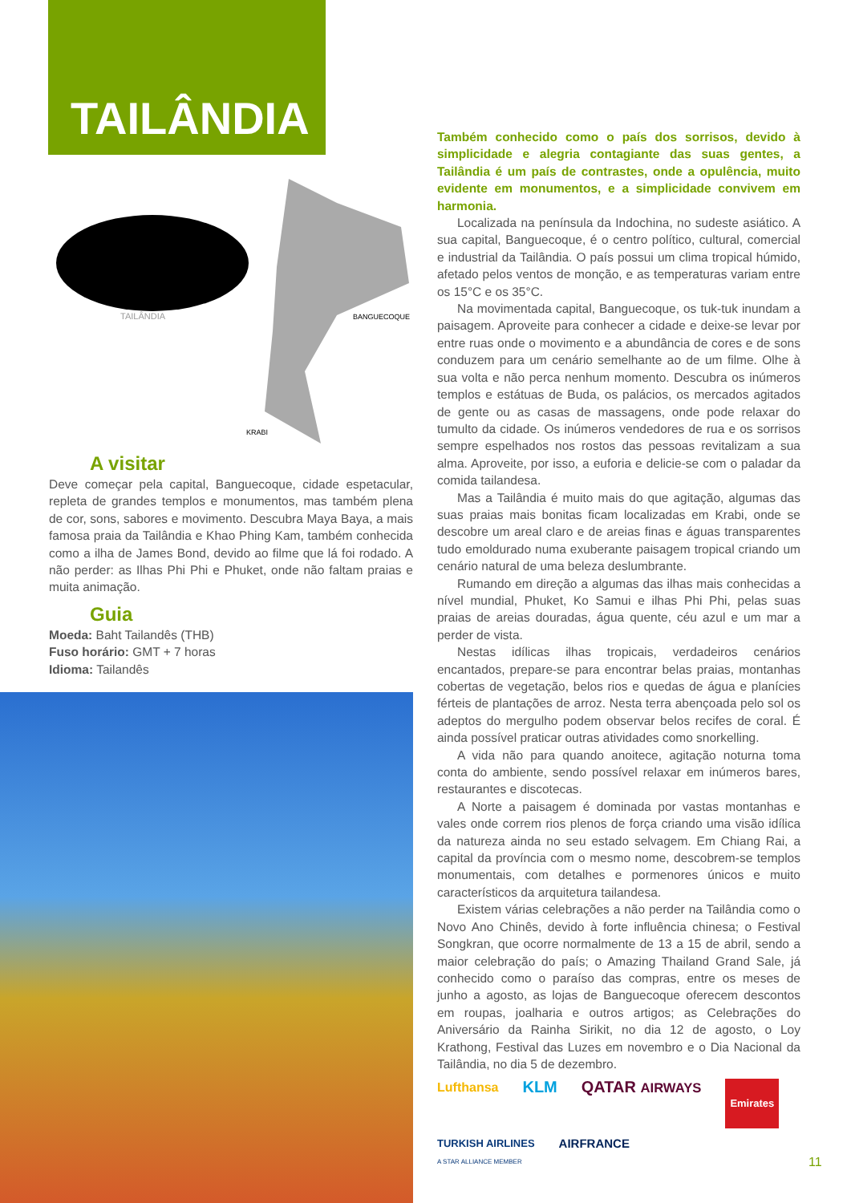TAILÂNDIA
TAILÂNDIA BANGUECOQUE
KRABI
A visitar
Deve começar pela capital, Banguecoque, cidade espetacular, repleta de grandes templos e monumentos, mas também plena de cor, sons, sabores e movimento. Descubra Maya Baya, a mais famosa praia da Tailândia e Khao Phing Kam, também conhecida como a ilha de James Bond, devido ao filme que lá foi rodado. A não perder: as Ilhas Phi Phi e Phuket, onde não faltam praias e muita animação.
Guia
Moeda: Baht Tailandês (THB)
Fuso horário: GMT + 7 horas
Idioma: Tailandês
Também conhecido como o país dos sorrisos, devido à simplicidade e alegria contagiante das suas gentes, a Tailândia é um país de contrastes, onde a opulência, muito evidente em monumentos, e a simplicidade convivem em harmonia.
Localizada na península da Indochina, no sudeste asiático. A sua capital, Banguecoque, é o centro político, cultural, comercial e industrial da Tailândia. O país possui um clima tropical húmido, afetado pelos ventos de monção, e as temperaturas variam entre os 15°C e os 35°C.
Na movimentada capital, Banguecoque, os tuk-tuk inundam a paisagem. Aproveite para conhecer a cidade e deixe-se levar por entre ruas onde o movimento e a abundância de cores e de sons conduzem para um cenário semelhante ao de um filme. Olhe à sua volta e não perca nenhum momento. Descubra os inúmeros templos e estátuas de Buda, os palácios, os mercados agitados de gente ou as casas de massagens, onde pode relaxar do tumulto da cidade. Os inúmeros vendedores de rua e os sorrisos sempre espelhados nos rostos das pessoas revitalizam a sua alma. Aproveite, por isso, a euforia e delicie-se com o paladar da comida tailandesa.
Mas a Tailândia é muito mais do que agitação, algumas das suas praias mais bonitas ficam localizadas em Krabi, onde se descobre um areal claro e de areias finas e águas transparentes tudo emoldurado numa exuberante paisagem tropical criando um cenário natural de uma beleza deslumbrante.
Rumando em direção a algumas das ilhas mais conhecidas a nível mundial, Phuket, Ko Samui e ilhas Phi Phi, pelas suas praias de areias douradas, água quente, céu azul e um mar a perder de vista.
Nestas idílicas ilhas tropicais, verdadeiros cenários encantados, prepare-se para encontrar belas praias, montanhas cobertas de vegetação, belos rios e quedas de água e planícies férteis de plantações de arroz. Nesta terra abençoada pelo sol os adeptos do mergulho podem observar belos recifes de coral. É ainda possível praticar outras atividades como snorkelling.
A vida não para quando anoitece, agitação noturna toma conta do ambiente, sendo possível relaxar em inúmeros bares, restaurantes e discotecas.
A Norte a paisagem é dominada por vastas montanhas e vales onde correm rios plenos de força criando uma visão idílica da natureza ainda no seu estado selvagem. Em Chiang Rai, a capital da província com o mesmo nome, descobrem-se templos monumentais, com detalhes e pormenores únicos e muito característicos da arquitetura tailandesa.
Existem várias celebrações a não perder na Tailândia como o Novo Ano Chinês, devido à forte influência chinesa; o Festival Songkran, que ocorre normalmente de 13 a 15 de abril, sendo a maior celebração do país; o Amazing Thailand Grand Sale, já conhecido como o paraíso das compras, entre os meses de junho a agosto, as lojas de Banguecoque oferecem descontos em roupas, joalharia e outros artigos; as Celebrações do Aniversário da Rainha Sirikit, no dia 12 de agosto, o Loy Krathong, Festival das Luzes em novembro e o Dia Nacional da Tailândia, no dia 5 de dezembro.
Lufthansa KLM QATAR AIRWAYS Emirates TURKISH AIRLINES
A STAR ALLIANCE MEMBER AIRFRANCE
11